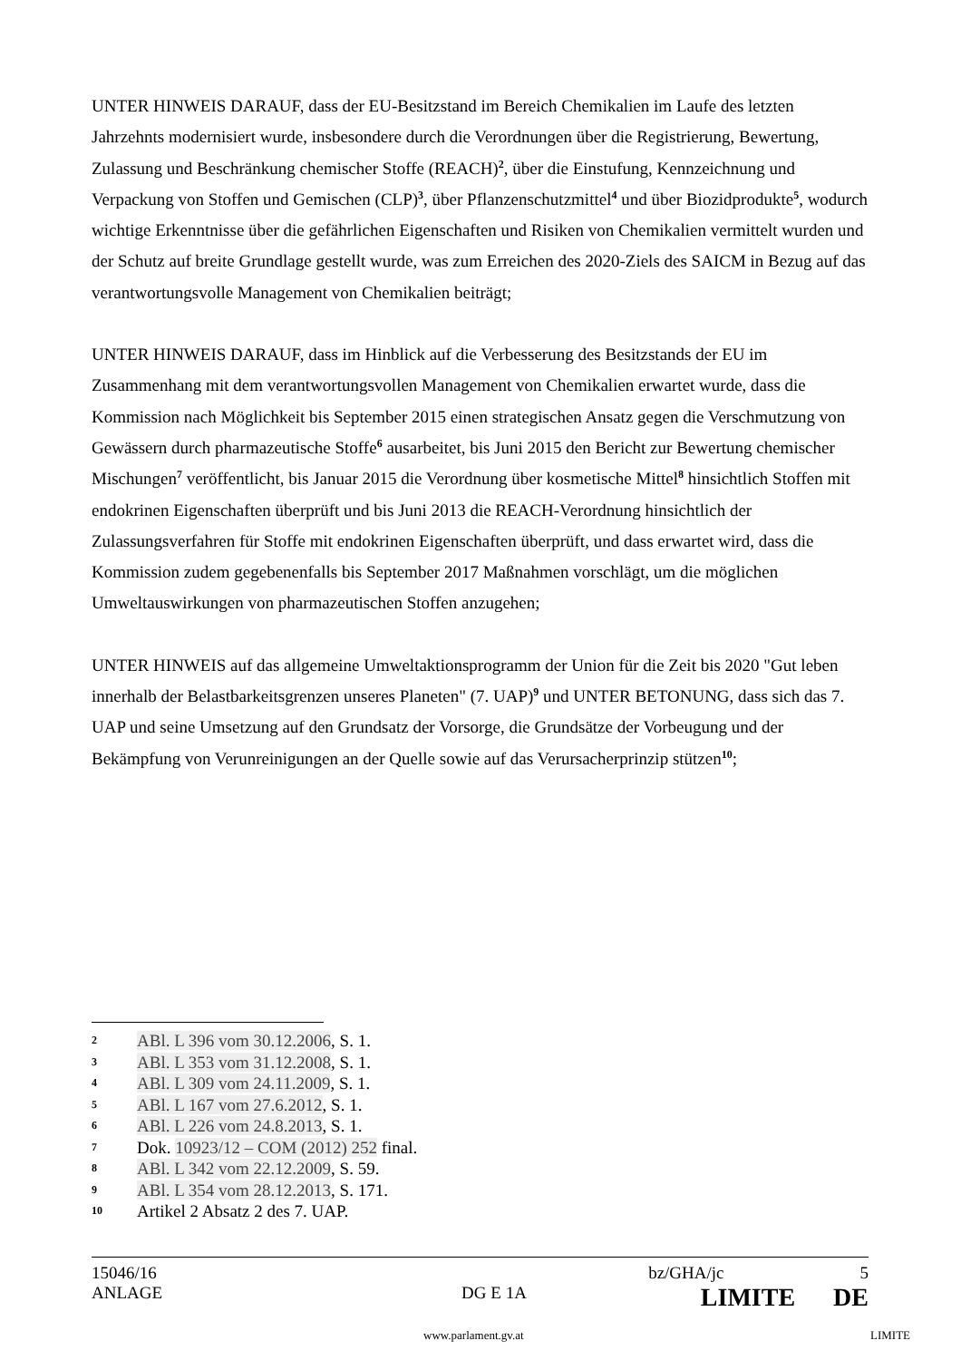UNTER HINWEIS DARAUF, dass der EU-Besitzstand im Bereich Chemikalien im Laufe des letzten Jahrzehnts modernisiert wurde, insbesondere durch die Verordnungen über die Registrierung, Bewertung, Zulassung und Beschränkung chemischer Stoffe (REACH)<sup>2</sup>, über die Einstufung, Kennzeichnung und Verpackung von Stoffen und Gemischen (CLP)<sup>3</sup>, über Pflanzenschutzmittel<sup>4</sup> und über Biozidprodukte<sup>5</sup>, wodurch wichtige Erkenntnisse über die gefährlichen Eigenschaften und Risiken von Chemikalien vermittelt wurden und der Schutz auf breite Grundlage gestellt wurde, was zum Erreichen des 2020-Ziels des SAICM in Bezug auf das verantwortungsvolle Management von Chemikalien beiträgt;
UNTER HINWEIS DARAUF, dass im Hinblick auf die Verbesserung des Besitzstands der EU im Zusammenhang mit dem verantwortungsvollen Management von Chemikalien erwartet wurde, dass die Kommission nach Möglichkeit bis September 2015 einen strategischen Ansatz gegen die Verschmutzung von Gewässern durch pharmazeutische Stoffe<sup>6</sup> ausarbeitet, bis Juni 2015 den Bericht zur Bewertung chemischer Mischungen<sup>7</sup> veröffentlicht, bis Januar 2015 die Verordnung über kosmetische Mittel<sup>8</sup> hinsichtlich Stoffen mit endokrinen Eigenschaften überprüft und bis Juni 2013 die REACH-Verordnung hinsichtlich der Zulassungsverfahren für Stoffe mit endokrinen Eigenschaften überprüft, und dass erwartet wird, dass die Kommission zudem gegebenenfalls bis September 2017 Maßnahmen vorschlägt, um die möglichen Umweltauswirkungen von pharmazeutischen Stoffen anzugehen;
UNTER HINWEIS auf das allgemeine Umweltaktionsprogramm der Union für die Zeit bis 2020 "Gut leben innerhalb der Belastbarkeitsgrenzen unseres Planeten" (7. UAP)<sup>9</sup> und UNTER BETONUNG, dass sich das 7. UAP und seine Umsetzung auf den Grundsatz der Vorsorge, die Grundsätze der Vorbeugung und der Bekämpfung von Verunreinigungen an der Quelle sowie auf das Verursacherprinzip stützen<sup>10</sup>;
2 ABl. L 396 vom 30.12.2006, S. 1.
3 ABl. L 353 vom 31.12.2008, S. 1.
4 ABl. L 309 vom 24.11.2009, S. 1.
5 ABl. L 167 vom 27.6.2012, S. 1.
6 ABl. L 226 vom 24.8.2013, S. 1.
7 Dok. 10923/12 – COM (2012) 252 final.
8 ABl. L 342 vom 22.12.2009, S. 59.
9 ABl. L 354 vom 28.12.2013, S. 171.
10 Artikel 2 Absatz 2 des 7. UAP.
15046/16 bz/GHA/jc 5
ANLAGE DG E 1A LIMITE DE
www.parlament.gv.at LIMITE